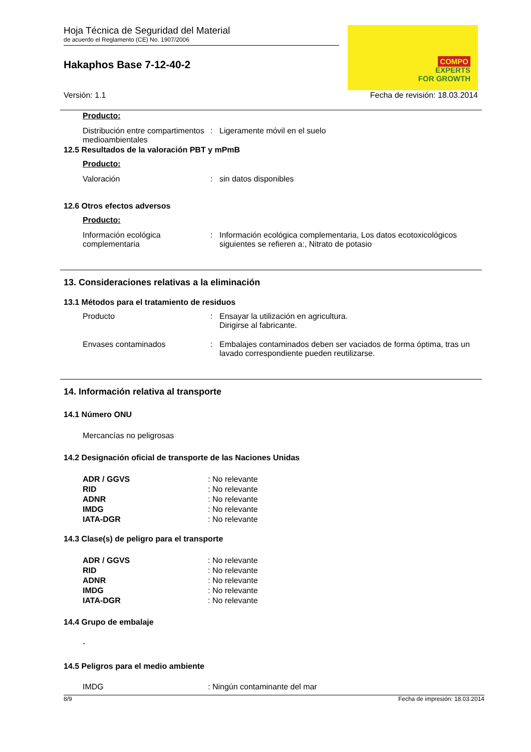Hoja Técnica de Seguridad del Material
de acuerdo el Reglamento (CE) No. 1907/2006
Hakaphos Base 7-12-40-2
COMPO
EXPERTS
FOR GROWTH
Versión: 1.1 Fecha de revisión: 18.03.2014
Producto:
Distribución entre compartimentos medioambientales
: Ligeramente móvil en el suelo
12.5 Resultados de la valoración PBT y mPmB
Producto:
Valoración : sin datos disponibles
12.6 Otros efectos adversos
Producto:
Información ecológica complementaria
: Información ecológica complementaria, Los datos ecotoxicológicos siguientes se refieren a:, Nitrato de potasio
13. Consideraciones relativas a la eliminación
13.1 Métodos para el tratamiento de residuos
Producto : Ensayar la utilización en agricultura.
Dirigirse al fabricante.
Envases contaminados : Embalajes contaminados deben ser vaciados de forma óptima, tras un lavado correspondiente pueden reutilizarse.
14. Información relativa al transporte
14.1 Número ONU
Mercancías no peligrosas
14.2 Designación oficial de transporte de las Naciones Unidas
ADR / GGVS: No relevante
RID: No relevante
ADNR: No relevante
IMDG: No relevante
IATA-DGR: No relevante
14.3 Clase(s) de peligro para el transporte
ADR / GGVS: No relevante
RID: No relevante
ADNR: No relevante
IMDG: No relevante
IATA-DGR: No relevante
14.4 Grupo de embalaje
-
14.5 Peligros para el medio ambiente
IMDG: Ningún contaminante del mar
8/9 Fecha de impresión: 18.03.2014